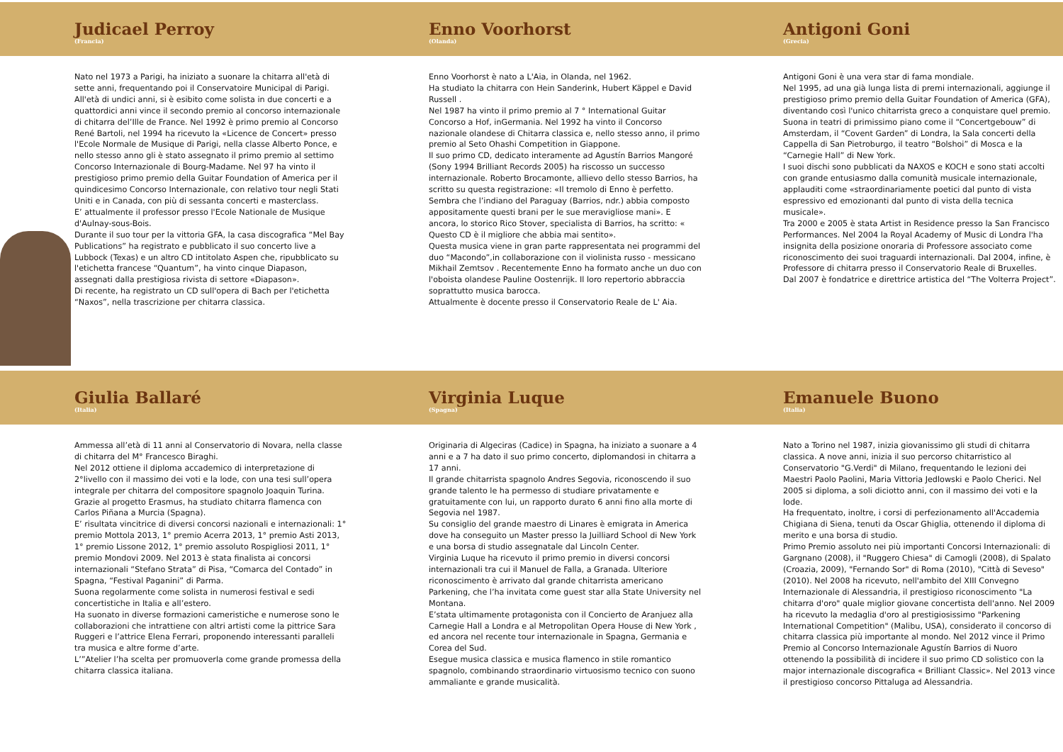Judicael Perroy
(Francia)
Nato nel 1973 a Parigi, ha iniziato a suonare la chitarra all'età di sette anni, frequentando poi il Conservatoire Municipal di Parigi.
All'età di undici anni, si è esibito come solista in due concerti e a quattordici anni vince il secondo premio al concorso internazionale di chitarra del’Ille de France. Nel 1992 è primo premio al Concorso René Bartoli, nel 1994 ha ricevuto la «Licence de Concert» presso l'Ecole Normale de Musique di Parigi, nella classe Alberto Ponce, e nello stesso anno gli è stato assegnato il primo premio al settimo Concorso Internazionale di Bourg-Madame. Nel 97 ha vinto il prestigioso primo premio della Guitar Foundation of America per il quindicesimo Concorso Internazionale, con relativo tour negli Stati Uniti e in Canada, con più di sessanta concerti e masterclass.
E’ attualmente il professor presso l'Ecole Nationale de Musique d'Aulnay-sous-Bois.
Durante il suo tour per la vittoria GFA, la casa discografica “Mel Bay Publications” ha registrato e pubblicato il suo concerto live a Lubbock (Texas) e un altro CD intitolato Aspen che, ripubblicato su l'etichetta francese “Quantum”, ha vinto cinque Diapason, assegnati dalla prestigiosa rivista di settore «Diapason».
Di recente, ha registrato un CD sull'opera di Bach per l'etichetta “Naxos”, nella trascrizione per chitarra classica.
Enno Voorhorst
(Olanda)
Enno Voorhorst è nato a L'Aia, in Olanda, nel 1962.
Ha studiato la chitarra con Hein Sanderink, Hubert Käppel e David Russell .
Nel 1987 ha vinto il primo premio al 7 ° International Guitar Concorso a Hof, inGermania. Nel 1992 ha vinto il Concorso nazionale olandese di Chitarra classica e, nello stesso anno, il primo premio al Seto Ohashi Competition in Giappone.
Il suo primo CD, dedicato interamente ad Agustín Barrios Mangoré (Sony 1994 Brilliant Records 2005) ha riscosso un successo internazionale. Roberto Brocamonte, allievo dello stesso Barrios, ha scritto su questa registrazione: «Il tremolo di Enno è perfetto. Sembra che l’indiano del Paraguay (Barrios, ndr.) abbia composto appositamente questi brani per le sue meravigliose mani». E ancora, lo storico Rico Stover, specialista di Barrios, ha scritto: « Questo CD è il migliore che abbia mai sentito».
Questa musica viene in gran parte rappresentata nei programmi del duo “Macondo”,in collaborazione con il violinista russo - messicano Mikhail Zemtsov . Recentemente Enno ha formato anche un duo con l'oboista olandese Pauline Oostenrijk. Il loro repertorio abbraccia soprattutto musica barocca.
Attualmente è docente presso il Conservatorio Reale de L' Aia.
Antigoni Goni
(Grecia)
Antigoni Goni è una vera star di fama mondiale.
Nel 1995, ad una già lunga lista di premi internazionali, aggiunge il prestigioso primo premio della Guitar Foundation of America (GFA), diventando così l'unico chitarrista greco a conquistare quel premio.
Suona in teatri di primissimo piano come il “Concertgebouw” di Amsterdam, il “Covent Garden” di Londra, la Sala concerti della Cappella di San Pietroburgo, il teatro “Bolshoi” di Mosca e la “Carnegie Hall” di New York.
I suoi dischi sono pubblicati da NAXOS e KOCH e sono stati accolti con grande entusiasmo dalla comunità musicale internazionale, applauditi come «straordinariamente poetici dal punto di vista espressivo ed emozionanti dal punto di vista della tecnica musicale».
Tra 2000 e 2005 è stata Artist in Residence presso la San Francisco Performances. Nel 2004 la Royal Academy of Music di Londra l'ha insignita della posizione onoraria di Professore associato come riconoscimento dei suoi traguardi internazionali. Dal 2004, infine, è Professore di chitarra presso il Conservatorio Reale di Bruxelles.
Dal 2007 è fondatrice e direttrice artistica del “The Volterra Project”.
Giulia Ballaré
(Italia)
Ammessa all’età di 11 anni al Conservatorio di Novara, nella classe di chitarra del M° Francesco Biraghi.
Nel 2012 ottiene il diploma accademico di interpretazione di 2°livello con il massimo dei voti e la lode, con una tesi sull’opera integrale per chitarra del compositore spagnolo Joaquin Turina.
Grazie al progetto Erasmus, ha studiato chitarra flamenca con Carlos Piñana a Murcia (Spagna).
E’ risultata vincitrice di diversi concorsi nazionali e internazionali: 1° premio Mottola 2013, 1° premio Acerra 2013, 1° premio Asti 2013, 1° premio Lissone 2012, 1° premio assoluto Rospigliosi 2011, 1° premio Mondovi 2009. Nel 2013 è stata finalista ai concorsi internazionali “Stefano Strata” di Pisa, “Comarca del Contado” in Spagna, “Festival Paganini” di Parma.
Suona regolarmente come solista in numerosi festival e sedi concertistiche in Italia e all’estero.
Ha suonato in diverse formazioni cameristiche e numerose sono le collaborazioni che intrattiene con altri artisti come la pittrice Sara Ruggeri e l’attrice Elena Ferrari, proponendo interessanti paralleli tra musica e altre forme d’arte.
L’”Atelier l’ha scelta per promuoverla come grande promessa della chitarra classica italiana.
Virginia Luque
(Spagna)
Originaria di Algeciras (Cadice) in Spagna, ha iniziato a suonare a 4 anni e a 7 ha dato il suo primo concerto, diplomandosi in chitarra a 17 anni.
Il grande chitarrista spagnolo Andres Segovia, riconoscendo il suo grande talento le ha permesso di studiare privatamente e gratuitamente con lui, un rapporto durato 6 anni fino alla morte di Segovia nel 1987.
Su consiglio del grande maestro di Linares è emigrata in America dove ha conseguito un Master presso la Juilliard School di New York e una borsa di studio assegnatale dal Lincoln Center.
Virginia Luque ha ricevuto il primo premio in diversi concorsi internazionali tra cui il Manuel de Falla, a Granada. Ulteriore riconoscimento è arrivato dal grande chitarrista americano Parkening, che l’ha invitata come guest star alla State University nel Montana.
E’stata ultimamente protagonista con il Concierto de Aranjuez alla Carnegie Hall a Londra e al Metropolitan Opera House di New York , ed ancora nel recente tour internazionale in Spagna, Germania e Corea del Sud.
Esegue musica classica e musica flamenco in stile romantico spagnolo, combinando straordinario virtuosismo tecnico con suono ammaliante e grande musicalità.
Emanuele Buono
(Italia)
Nato a Torino nel 1987, inizia giovanissimo gli studi di chitarra classica. A nove anni, inizia il suo percorso chitarristico al Conservatorio "G.Verdi" di Milano, frequentando le lezioni dei Maestri Paolo Paolini, Maria Vittoria Jedlowski e Paolo Cherici. Nel 2005 si diploma, a soli diciotto anni, con il massimo dei voti e la lode.
Ha frequentato, inoltre, i corsi di perfezionamento all'Accademia Chigiana di Siena, tenuti da Oscar Ghiglia, ottenendo il diploma di merito e una borsa di studio.
Primo Premio assoluto nei più importanti Concorsi Internazionali: di Gargnano (2008), il "Ruggero Chiesa" di Camogli (2008), di Spalato (Croazia, 2009), "Fernando Sor" di Roma (2010), "Città di Seveso" (2010). Nel 2008 ha ricevuto, nell'ambito del XIII Convegno Internazionale di Alessandria, il prestigioso riconoscimento "La chitarra d'oro" quale miglior giovane concertista dell'anno. Nel 2009 ha ricevuto la medaglia d'oro al prestigiosissimo "Parkening International Competition" (Malibu, USA), considerato il concorso di chitarra classica più importante al mondo. Nel 2012 vince il Primo Premio al Concorso Internazionale Agustín Barrios di Nuoro ottenendo la possibilità di incidere il suo primo CD solistico con la major internazionale discografica « Brilliant Classic». Nel 2013 vince il prestigioso concorso Pittaluga ad Alessandria.